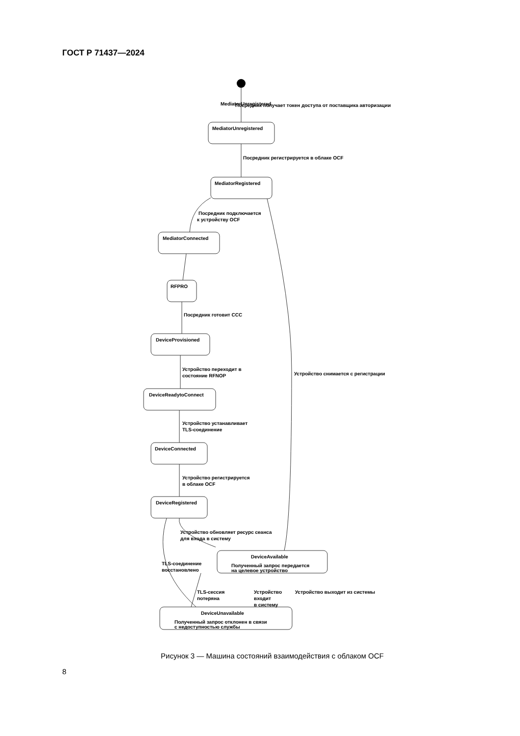ГОСТ Р 71437—2024
MediatorUnregistered
Посредник получает токен доступа от поставщика авторизации
MediatorUnregistered
Посредник регистрируется в облаке OCF
MediatorRegistered
Посредник подключается
к устройству OCF
MediatorConnected
RFPRO
Посредник готовит CCC
DeviceProvisioned
Устройство переходит в
состояние RFNOP
DeviceReadytoConnect
Устройство устанавливает
TLS-соединение
DeviceConnected
Устройство регистрируется
в облаке OCF
DeviceRegistered
Устройство снимается с регистрации
Устройство обновляет ресурс сеанса
для входа в систему
DeviceAvailable
Полученный запрос передается
на целевое устройство
TLS-соединение
восстановлено
TLS-сессия
потеряна
Устройство
входит
в систему
Устройство выходит из системы
DeviceUnavailable
Полученный запрос отклонен в связи
с недоступностью службы
Рисунок 3 — Машина состояний взаимодействия с облаком OCF
8